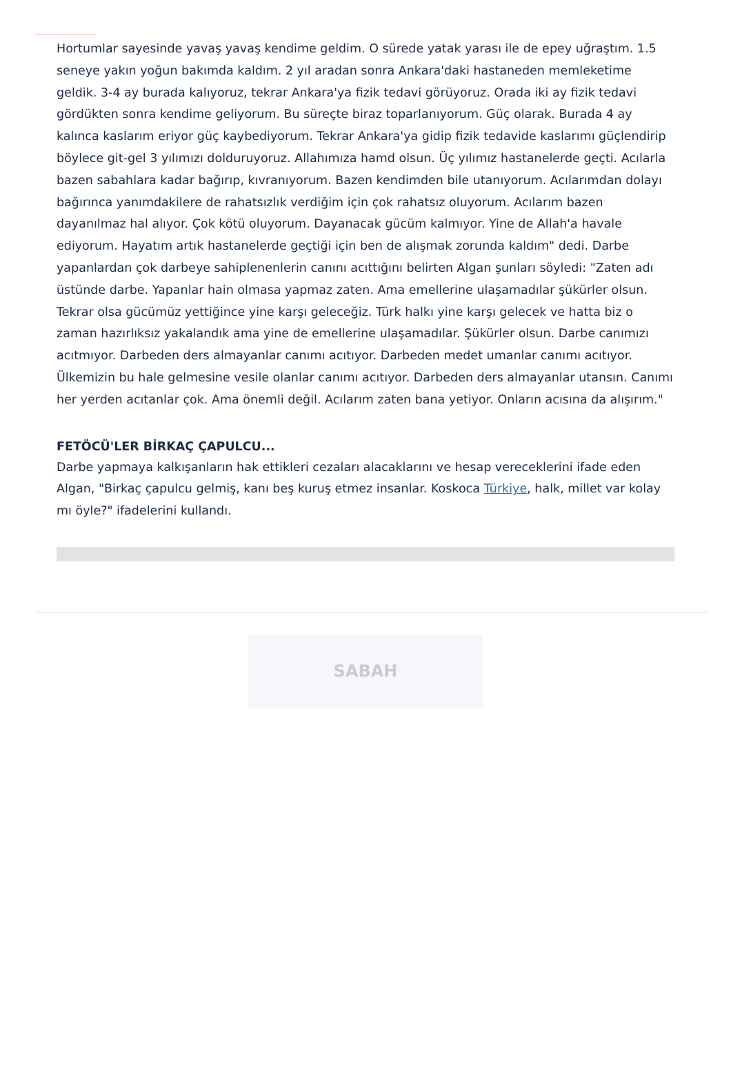Hortumlar sayesinde yavaş yavaş kendime geldim. O sürede yatak yarası ile de epey uğraştım. 1.5 seneye yakın yoğun bakımda kaldım. 2 yıl aradan sonra Ankara'daki hastaneden memleketime geldik. 3-4 ay burada kalıyoruz, tekrar Ankara'ya fizik tedavi görüyoruz. Orada iki ay fizik tedavi gördükten sonra kendime geliyorum. Bu süreçte biraz toparlanıyorum. Güç olarak. Burada 4 ay kalınca kaslarım eriyor güç kaybediyorum. Tekrar Ankara'ya gidip fizik tedavide kaslarımı güçlendirip böylece git-gel 3 yılımızı dolduruyoruz. Allahımıza hamd olsun. Üç yılımız hastanelerde geçti. Acılarla bazen sabahlara kadar bağırıp, kıvranıyorum. Bazen kendimden bile utanıyorum. Acılarımdan dolayı bağırınca yanımdakilere de rahatsızlık verdiğim için çok rahatsız oluyorum. Acılarım bazen dayanılmaz hal alıyor. Çok kötü oluyorum. Dayanacak gücüm kalmıyor. Yine de Allah'a havale ediyorum. Hayatım artık hastanelerde geçtiği için ben de alışmak zorunda kaldım" dedi. Darbe yapanlardan çok darbeye sahiplenenlerin canını acıttığını belirten Algan şunları söyledi: "Zaten adı üstünde darbe. Yapanlar hain olmasa yapmaz zaten. Ama emellerine ulaşamadılar şükürler olsun. Tekrar olsa gücümüz yettiğince yine karşı geleceğiz. Türk halkı yine karşı gelecek ve hatta biz o zaman hazırlıksız yakalandık ama yine de emellerine ulaşamadılar. Şükürler olsun. Darbe canımızı acıtmıyor. Darbeden ders almayanlar canımı acıtıyor. Darbeden medet umanlar canımı acıtıyor. Ülkemizin bu hale gelmesine vesile olanlar canımı acıtıyor. Darbeden ders almayanlar utansın. Canımı her yerden acıtanlar çok. Ama önemli değil. Acılarım zaten bana yetiyor. Onların acısına da alışırım."
FETÖCÜ'LER BİRKAÇ ÇAPULCU...
Darbe yapmaya kalkışanların hak ettikleri cezaları alacaklarını ve hesap vereceklerini ifade eden Algan, "Birkaç çapulcu gelmiş, kanı beş kuruş etmez insanlar. Koskoca Türkiye, halk, millet var kolay mı öyle?" ifadelerini kullandı.
SABAH